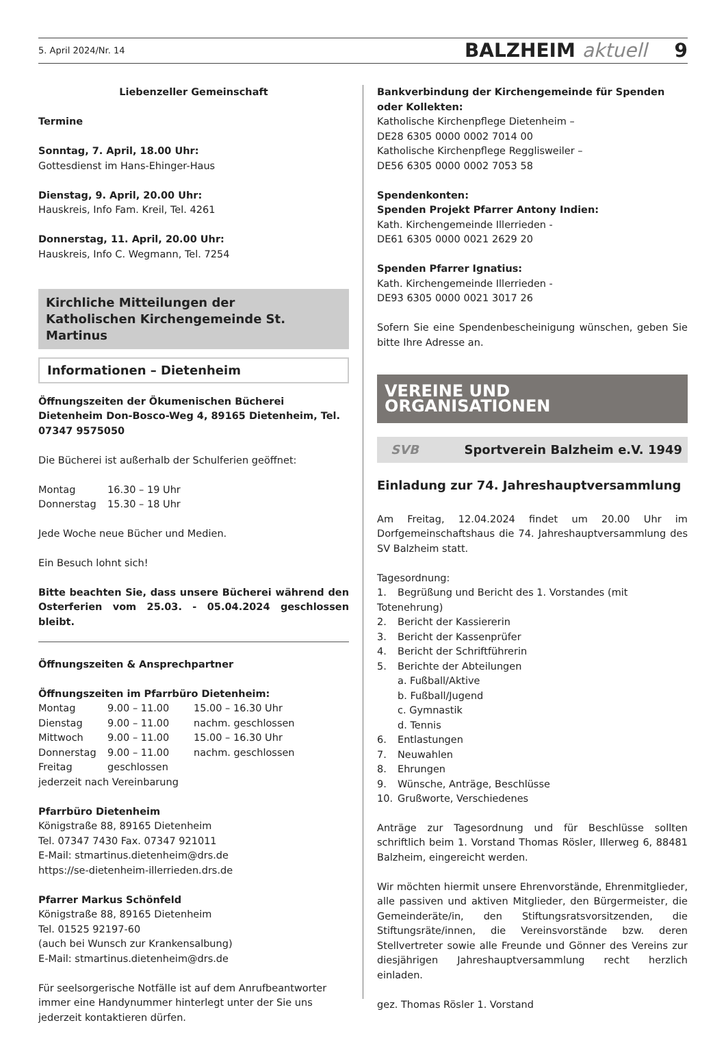5. April 2024/Nr. 14 BALZHEIM aktuell 9
Liebenzeller Gemeinschaft
Termine
Sonntag, 7. April, 18.00 Uhr:
Gottesdienst im Hans-Ehinger-Haus
Dienstag, 9. April, 20.00 Uhr:
Hauskreis, Info Fam. Kreil, Tel. 4261
Donnerstag, 11. April, 20.00 Uhr:
Hauskreis, Info C. Wegmann, Tel. 7254
Kirchliche Mitteilungen der
Katholischen Kirchengemeinde St. Martinus
Informationen – Dietenheim
Öffnungszeiten der Ökumenischen Bücherei Dietenheim Don-Bosco-Weg 4, 89165 Dietenheim, Tel. 07347 9575050
Die Bücherei ist außerhalb der Schulferien geöffnet:
Montag 16.30 – 19 Uhr Donnerstag 15.30 – 18 Uhr
Jede Woche neue Bücher und Medien.
Ein Besuch lohnt sich!
Bitte beachten Sie, dass unsere Bücherei während den Osterferien vom 25.03. - 05.04.2024 geschlossen bleibt.
Öffnungszeiten & Ansprechpartner
Öffnungszeiten im Pfarrbüro Dietenheim:
Montag 9.00 – 11.00 15.00 – 16.30 Uhr Dienstag 9.00 – 11.00 nachm. geschlossen Mittwoch 9.00 – 11.00 15.00 – 16.30 Uhr Donnerstag 9.00 – 11.00 nachm. geschlossen Freitag geschlossen
jederzeit nach Vereinbarung
Pfarrbüro Dietenheim
Königstraße 88, 89165 Dietenheim
Tel. 07347 7430 Fax. 07347 921011
E-Mail: stmartinus.dietenheim@drs.de
https://se-dietenheim-illerrieden.drs.de
Pfarrer Markus Schönfeld
Königstraße 88, 89165 Dietenheim
Tel. 01525 92197-60
(auch bei Wunsch zur Krankensalbung)
E-Mail: stmartinus.dietenheim@drs.de
Für seelsorgerische Notfälle ist auf dem Anrufbeantworter immer eine Handynummer hinterlegt unter der Sie uns jederzeit kontaktieren dürfen.
Bankverbindung der Kirchengemeinde für Spenden oder Kollekten:
Katholische Kirchenpflege Dietenheim –
DE28 6305 0000 0002 7014 00
Katholische Kirchenpflege Regglisweiler –
DE56 6305 0000 0002 7053 58
Spendenkonten:
Spenden Projekt Pfarrer Antony Indien:
Kath. Kirchengemeinde Illerrieden -
DE61 6305 0000 0021 2629 20
Spenden Pfarrer Ignatius:
Kath. Kirchengemeinde Illerrieden -
DE93 6305 0000 0021 3017 26
Sofern Sie eine Spendenbescheinigung wünschen, geben Sie bitte Ihre Adresse an.
VEREINE UND ORGANISATIONEN
SVB Sportverein Balzheim e.V. 1949
Einladung zur 74. Jahreshauptversammlung
Am Freitag, 12.04.2024 findet um 20.00 Uhr im Dorfgemeinschaftshaus die 74. Jahreshauptversammlung des SV Balzheim statt.
Tagesordnung:
1. Begrüßung und Bericht des 1. Vorstandes (mit Totenehrung)
2. Bericht der Kassiererin
3. Bericht der Kassenprüfer
4. Bericht der Schriftführerin
5. Berichte der Abteilungen
a. Fußball/Aktive
b. Fußball/Jugend
c. Gymnastik
d. Tennis
6. Entlastungen
7. Neuwahlen
8. Ehrungen
9. Wünsche, Anträge, Beschlüsse
10. Grußworte, Verschiedenes
Anträge zur Tagesordnung und für Beschlüsse sollten schriftlich beim 1. Vorstand Thomas Rösler, Illerweg 6, 88481 Balzheim, eingereicht werden.
Wir möchten hiermit unsere Ehrenvorstände, Ehrenmitglieder, alle passiven und aktiven Mitglieder, den Bürgermeister, die Gemeinderäte/in, den Stiftungsratsvorsitzenden, die Stiftungsräte/innen, die Vereinsvorstände bzw. deren Stellvertreter sowie alle Freunde und Gönner des Vereins zur diesjährigen Jahreshauptversammlung recht herzlich einladen.
gez. Thomas Rösler 1. Vorstand